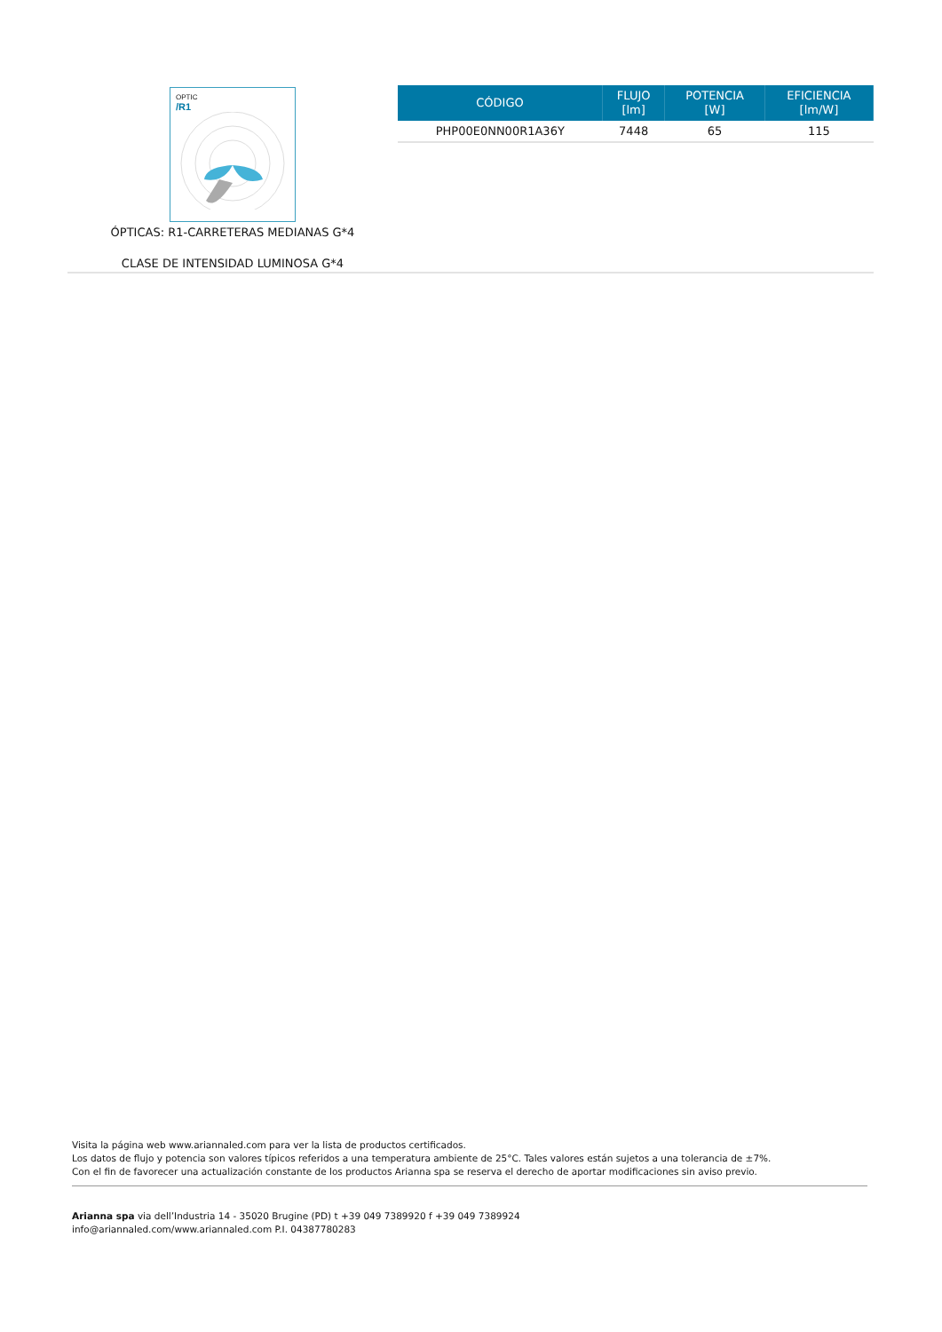OPTIC
/R1
ÓPTICAS: R1-CARRETERAS MEDIANAS G*4
CLASE DE INTENSIDAD LUMINOSA G*4
| CÓDIGO | FLUJO [lm] | POTENCIA [W] | EFICIENCIA [lm/W] |
| --- | --- | --- | --- |
| PHP00E0NN00R1A36Y | 7448 | 65 | 115 |
Visita la página web www.ariannaled.com para ver la lista de productos certificados.
Los datos de flujo y potencia son valores típicos referidos a una temperatura ambiente de 25°C. Tales valores están sujetos a una tolerancia de ±7%.
Con el fin de favorecer una actualización constante de los productos Arianna spa se reserva el derecho de aportar modificaciones sin aviso previo.
Arianna spa via dell’Industria 14 - 35020 Brugine (PD) t +39 049 7389920 f +39 049 7389924
info@ariannaled.com/www.ariannaled.com P.I. 04387780283